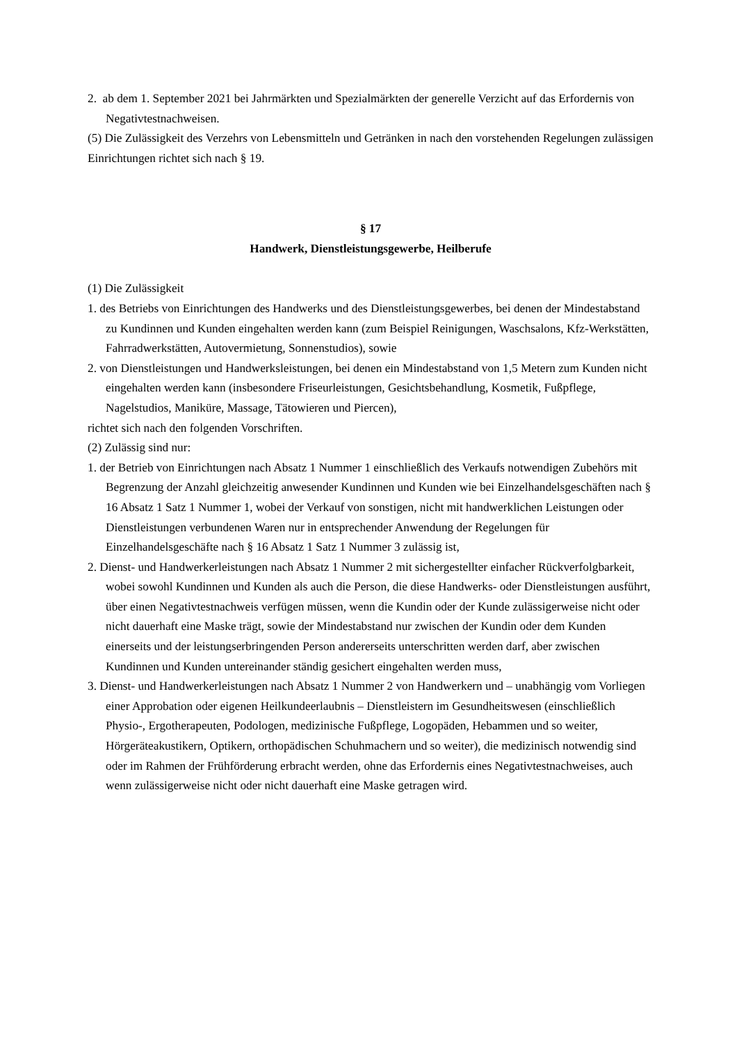2. ab dem 1. September 2021 bei Jahrmärkten und Spezialmärkten der generelle Verzicht auf das Erfordernis von Negativtestnachweisen.
(5) Die Zulässigkeit des Verzehrs von Lebensmitteln und Getränken in nach den vorstehenden Regelungen zulässigen Einrichtungen richtet sich nach § 19.
§ 17
Handwerk, Dienstleistungsgewerbe, Heilberufe
(1) Die Zulässigkeit
1. des Betriebs von Einrichtungen des Handwerks und des Dienstleistungsgewerbes, bei denen der Mindestabstand zu Kundinnen und Kunden eingehalten werden kann (zum Beispiel Reinigungen, Waschsalons, Kfz-Werkstätten, Fahrradwerkstätten, Autovermietung, Sonnenstudios), sowie
2. von Dienstleistungen und Handwerksleistungen, bei denen ein Mindestabstand von 1,5 Metern zum Kunden nicht eingehalten werden kann (insbesondere Friseurleistungen, Gesichtsbehandlung, Kosmetik, Fußpflege, Nagelstudios, Maniküre, Massage, Tätowieren und Piercen),
richtet sich nach den folgenden Vorschriften.
(2) Zulässig sind nur:
1. der Betrieb von Einrichtungen nach Absatz 1 Nummer 1 einschließlich des Verkaufs notwendigen Zubehörs mit Begrenzung der Anzahl gleichzeitig anwesender Kundinnen und Kunden wie bei Einzelhandelsgeschäften nach § 16 Absatz 1 Satz 1 Nummer 1, wobei der Verkauf von sonstigen, nicht mit handwerklichen Leistungen oder Dienstleistungen verbundenen Waren nur in entsprechender Anwendung der Regelungen für Einzelhandelsgeschäfte nach § 16 Absatz 1 Satz 1 Nummer 3 zulässig ist,
2. Dienst- und Handwerkerleistungen nach Absatz 1 Nummer 2 mit sichergestellter einfacher Rückverfolgbarkeit, wobei sowohl Kundinnen und Kunden als auch die Person, die diese Handwerks- oder Dienstleistungen ausführt, über einen Negativtestnachweis verfügen müssen, wenn die Kundin oder der Kunde zulässigerweise nicht oder nicht dauerhaft eine Maske trägt, sowie der Mindestabstand nur zwischen der Kundin oder dem Kunden einerseits und der leistungserbringenden Person andererseits unterschritten werden darf, aber zwischen Kundinnen und Kunden untereinander ständig gesichert eingehalten werden muss,
3. Dienst- und Handwerkerleistungen nach Absatz 1 Nummer 2 von Handwerkern und – unabhängig vom Vorliegen einer Approbation oder eigenen Heilkundeerlaubnis – Dienstleistern im Gesundheitswesen (einschließlich Physio-, Ergotherapeuten, Podologen, medizinische Fußpflege, Logopäden, Hebammen und so weiter, Hörgeräteakustikern, Optikern, orthopädischen Schuhmachern und so weiter), die medizinisch notwendig sind oder im Rahmen der Frühförderung erbracht werden, ohne das Erfordernis eines Negativtestnachweises, auch wenn zulässigerweise nicht oder nicht dauerhaft eine Maske getragen wird.